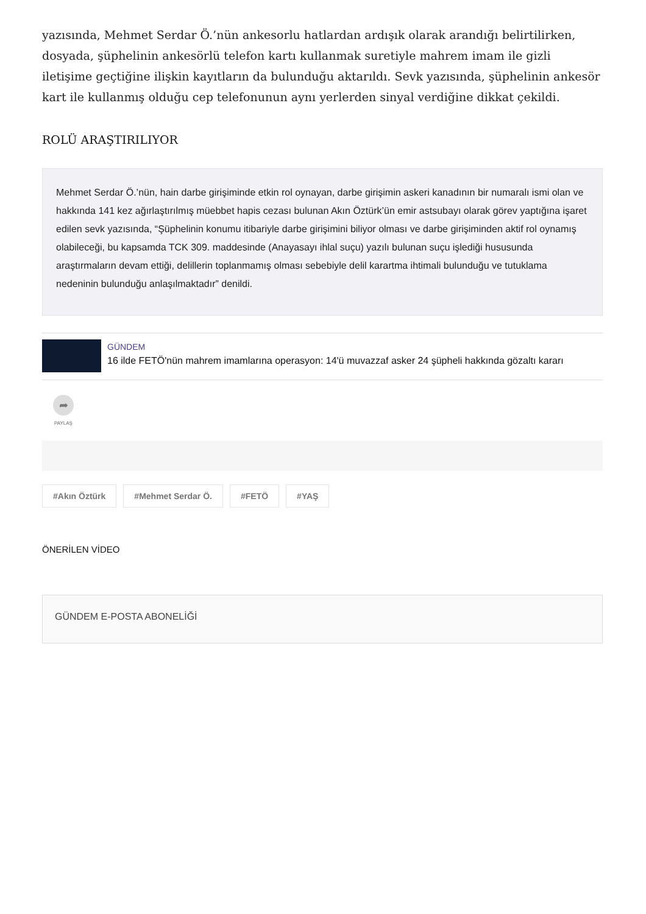yazısında, Mehmet Serdar Ö.’nün ankesorlu hatlardan ardışık olarak arandığı belirtilirken, dosyada, şüphelinin ankesörlü telefon kartı kullanmak suretiyle mahrem imam ile gizli iletişime geçtiğine ilişkin kayıtların da bulunduğu aktarıldı. Sevk yazısında, şüphelinin ankesör kart ile kullanmış olduğu cep telefonunun aynı yerlerden sinyal verdiğine dikkat çekildi.
ROLÜ ARAŞTIRILIYOR
Mehmet Serdar Ö.’nün, hain darbe girişiminde etkin rol oynayan, darbe girişimin askeri kanadının bir numaralı ismi olan ve hakkında 141 kez ağırlaştırılmış müebbet hapis cezası bulunan Akın Öztürk’ün emir astsubayı olarak görev yaptığına işaret edilen sevk yazısında, “Şüphelinin konumu itibariyle darbe girişimini biliyor olması ve darbe girişiminden aktif rol oynamış olabileceği, bu kapsamda TCK 309. maddesinde (Anayasayı ihlal suçu) yazılı bulunan suçu işlediği hususunda araştırmaların devam ettiği, delillerin toplanmamış olması sebebiyle delil karartma ihtimali bulunduğu ve tutuklama nedeninin bulunduğu anlaşılmaktadır” denildi.
GÜNDEM
16 ilde FETÖ'nün mahrem imamlarına operasyon: 14'ü muvazzaf asker 24 şüpheli hakkında gözaltı kararı
➦
PAYLAŞ
#Akın Öztürk #Mehmet Serdar Ö. #FETÖ #YAŞ
ÖNERİLEN VİDEO
GÜNDEM E-POSTA ABONELİĞİ